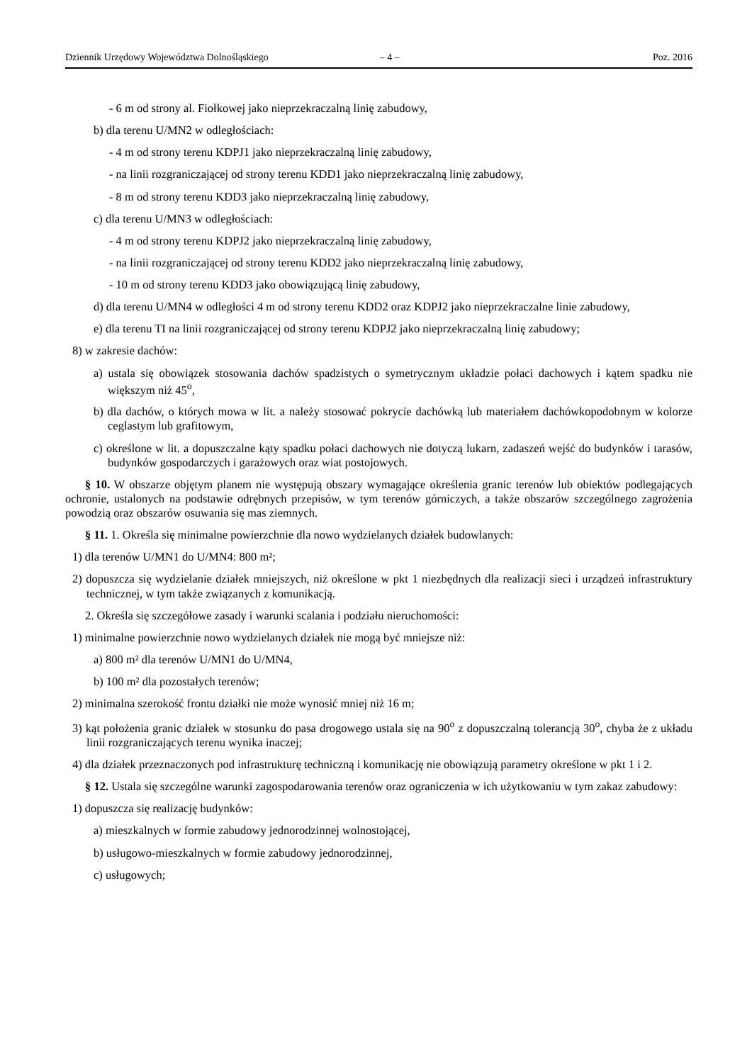Dziennik Urzędowy Województwa Dolnośląskiego – 4 – Poz. 2016
- 6 m od strony al. Fiołkowej jako nieprzekraczalną linię zabudowy,
b) dla terenu U/MN2 w odległościach:
- 4 m od strony terenu KDPJ1 jako nieprzekraczalną linię zabudowy,
- na linii rozgraniczającej od strony terenu KDD1 jako nieprzekraczalną linię zabudowy,
- 8 m od strony terenu KDD3 jako nieprzekraczalną linię zabudowy,
c) dla terenu U/MN3 w odległościach:
- 4 m od strony terenu KDPJ2 jako nieprzekraczalną linię zabudowy,
- na linii rozgraniczającej od strony terenu KDD2 jako nieprzekraczalną linię zabudowy,
- 10 m od strony terenu KDD3 jako obowiązującą linię zabudowy,
d) dla terenu U/MN4 w odległości 4 m od strony terenu KDD2 oraz KDPJ2 jako nieprzekraczalne linie zabudowy,
e) dla terenu TI na linii rozgraniczającej od strony terenu KDPJ2 jako nieprzekraczalną linię zabudowy;
8) w zakresie dachów:
a) ustala się obowiązek stosowania dachów spadzistych o symetrycznym układzie połaci dachowych i kątem spadku nie większym niż 45<sup>o</sup>,
b) dla dachów, o których mowa w lit. a należy stosować pokrycie dachówką lub materiałem dachówkopodobnym w kolorze ceglastym lub grafitowym,
c) określone w lit. a dopuszczalne kąty spadku połaci dachowych nie dotyczą lukarn, zadaszeń wejść do budynków i tarasów, budynków gospodarczych i garażowych oraz wiat postojowych.
§ 10. W obszarze objętym planem nie występują obszary wymagające określenia granic terenów lub obiektów podlegających ochronie, ustalonych na podstawie odrębnych przepisów, w tym terenów górniczych, a także obszarów szczególnego zagrożenia powodzią oraz obszarów osuwania się mas ziemnych.
§ 11. 1. Określa się minimalne powierzchnie dla nowo wydzielanych działek budowlanych:
1) dla terenów U/MN1 do U/MN4: 800 m²;
2) dopuszcza się wydzielanie działek mniejszych, niż określone w pkt 1 niezbędnych dla realizacji sieci i urządzeń infrastruktury technicznej, w tym także związanych z komunikacją.
2. Określa się szczegółowe zasady i warunki scalania i podziału nieruchomości:
1) minimalne powierzchnie nowo wydzielanych działek nie mogą być mniejsze niż:
a) 800 m² dla terenów U/MN1 do U/MN4,
b) 100 m² dla pozostałych terenów;
2) minimalna szerokość frontu działki nie może wynosić mniej niż 16 m;
3) kąt położenia granic działek w stosunku do pasa drogowego ustala się na 90<sup>o</sup> z dopuszczalną tolerancją 30<sup>o</sup>, chyba że z układu linii rozgraniczających terenu wynika inaczej;
4) dla działek przeznaczonych pod infrastrukturę techniczną i komunikację nie obowiązują parametry określone w pkt 1 i 2.
§ 12. Ustala się szczególne warunki zagospodarowania terenów oraz ograniczenia w ich użytkowaniu w tym zakaz zabudowy:
1) dopuszcza się realizację budynków:
a) mieszkalnych w formie zabudowy jednorodzinnej wolnostojącej,
b) usługowo-mieszkalnych w formie zabudowy jednorodzinnej,
c) usługowych;